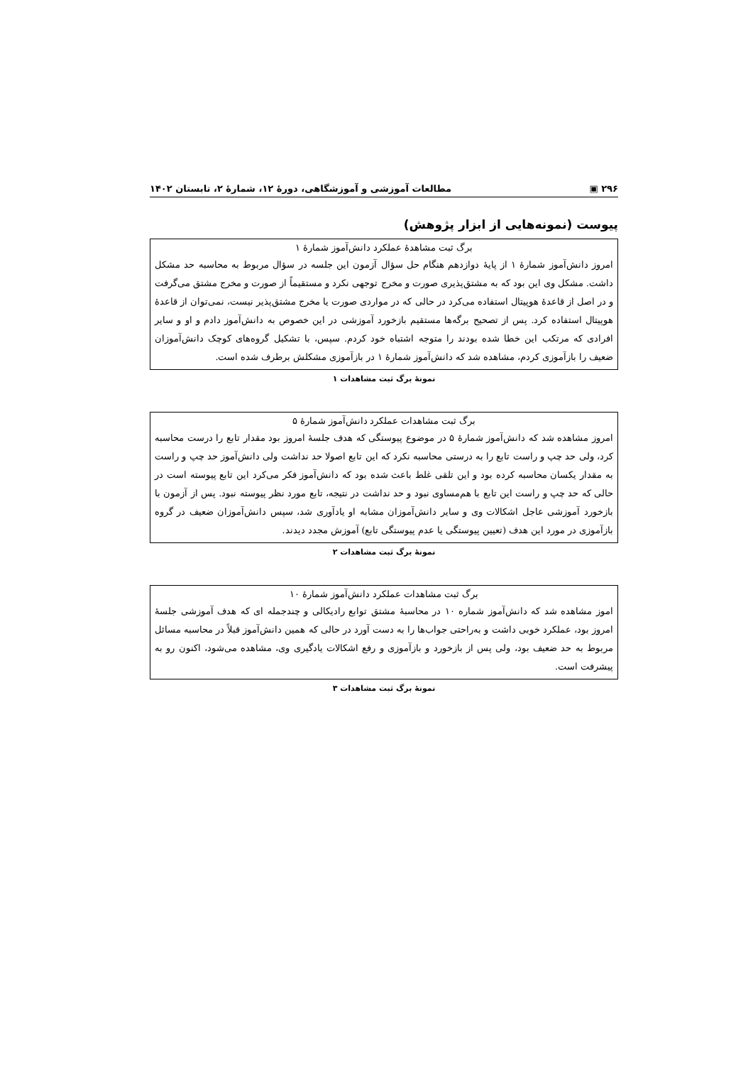۲۹۶ ▣ مطالعات آموزشی و آموزشگاهی، دورهٔ ۱۲، شمارهٔ ۲، تابستان ۱۴۰۲
پیوست (نمونه‌هایی از ابزار پژوهش)
| برگ ثبت مشاهدهٔ عملکرد دانش‌آموز شمارهٔ ۱ |
| --- |
| امروز دانش‌آموز شمارهٔ ۱ از پایهٔ دوازدهم هنگام حل سؤال آزمون این جلسه در سؤال مربوط به محاسبه حد مشکل داشت. مشکل وی این بود که به مشتق‌پذیری صورت و مخرج توجهی نکرد و مستقیماً از صورت و مخرج مشتق می‌گرفت و در اصل از قاعدهٔ هوپیتال استفاده می‌کرد در حالی که در مواردی صورت یا مخرج مشتق‌پذیر نیست، نمی‌توان از قاعدهٔ هوپیتال استفاده کرد. پس از تصحیح برگه‌ها مستقیم بازخورد آموزشی در این خصوص به دانش‌آموز دادم و او و سایر افرادی که مرتکب این خطا شده بودند را متوجه اشتباه خود کردم. سپس، با تشکیل گروه‌های کوچک دانش‌آموزان ضعیف را بازآموزی کردم، مشاهده شد که دانش‌آموز شمارهٔ ۱ در بازآموزی مشکلش برطرف شده است. |
نمونهٔ برگ ثبت مشاهدات ۱
| برگ ثبت مشاهدات عملکرد دانش‌آموز شمارهٔ ۵ |
| --- |
| امروز مشاهده شد که دانش‌آموز شمارهٔ ۵ در موضوع پیوستگی که هدف جلسهٔ امروز بود مقدار تابع را درست محاسبه کرد، ولی حد چپ و راست تابع را به درستی محاسبه نکرد که این تابع اصولا حد نداشت ولی دانش‌آموز حد چپ و راست به مقدار یکسان محاسبه کرده بود و این تلقی غلط باعث شده بود که دانش‌آموز فکر می‌کرد این تابع پیوسته است در حالی که حد چپ و راست این تابع با هم‌مساوی نبود و حد نداشت در نتیجه، تابع مورد نظر پیوسته نبود. پس از آزمون با بازخورد آموزشی عاجل اشکالات وی و سایر دانش‌آموزان مشابه او یادآوری شد، سپس دانش‌آموزان ضعیف در گروه بازآموزی در مورد این هدف (تعیین پیوستگی یا عدم پیوستگی تابع) آموزش مجدد دیدند. |
نمونهٔ برگ ثبت مشاهدات ۲
| برگ ثبت مشاهدات عملکرد دانش‌آموز شمارهٔ ۱۰ |
| --- |
| اموز مشاهده شد که دانش‌آموز شماره ۱۰ در محاسبهٔ مشتق توابع رادیکالی و چندجمله ای که هدف آموزشی جلسهٔ امروز بود، عملکرد خوبی داشت و به‌راحتی جواب‌ها را به دست آورد در حالی که همین دانش‌آموز قبلاً در محاسبه مسائل مربوط به حد ضعیف بود، ولی پس از بازخورد و بازآموزی و رفع اشکالات یادگیری وی، مشاهده می‌شود، اکنون رو به پیشرفت است. |
نمونهٔ برگ ثبت مشاهدات ۳